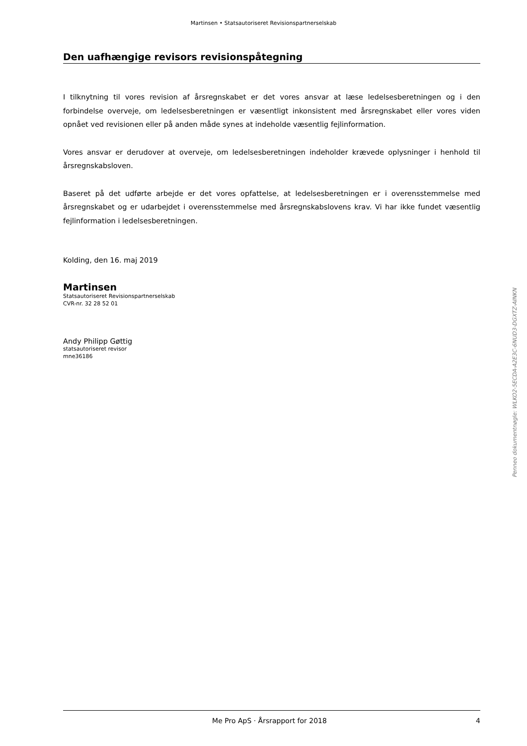Martinsen • Statsautoriseret Revisionspartnerselskab
Den uafhængige revisors revisionspåtegning
I tilknytning til vores revision af årsregnskabet er det vores ansvar at læse ledelsesberetningen og i den forbindelse overveje, om ledelsesberetningen er væsentligt inkonsistent med årsregnskabet eller vores viden opnået ved revisionen eller på anden måde synes at indeholde væsentlig fejlinformation.
Vores ansvar er derudover at overveje, om ledelsesberetningen indeholder krævede oplysninger i henhold til årsregnskabsloven.
Baseret på det udførte arbejde er det vores opfattelse, at ledelsesberetningen er i overensstemmelse med årsregnskabet og er udarbejdet i overensstemmelse med årsregnskabslovens krav. Vi har ikke fundet væsentlig fejlinformation i ledelsesberetningen.
Kolding, den 16. maj 2019
Martinsen
Statsautoriseret Revisionspartnerselskab
CVR-nr. 32 28 52 01
Andy Philipp Gøttig
statsautoriseret revisor
mne36186
Penneo dokumentnøgle: WLKO2-5ECDA-A2E3C-6NUD3-DGXTZ-AINKN
Me Pro ApS · Årsrapport for 2018 4